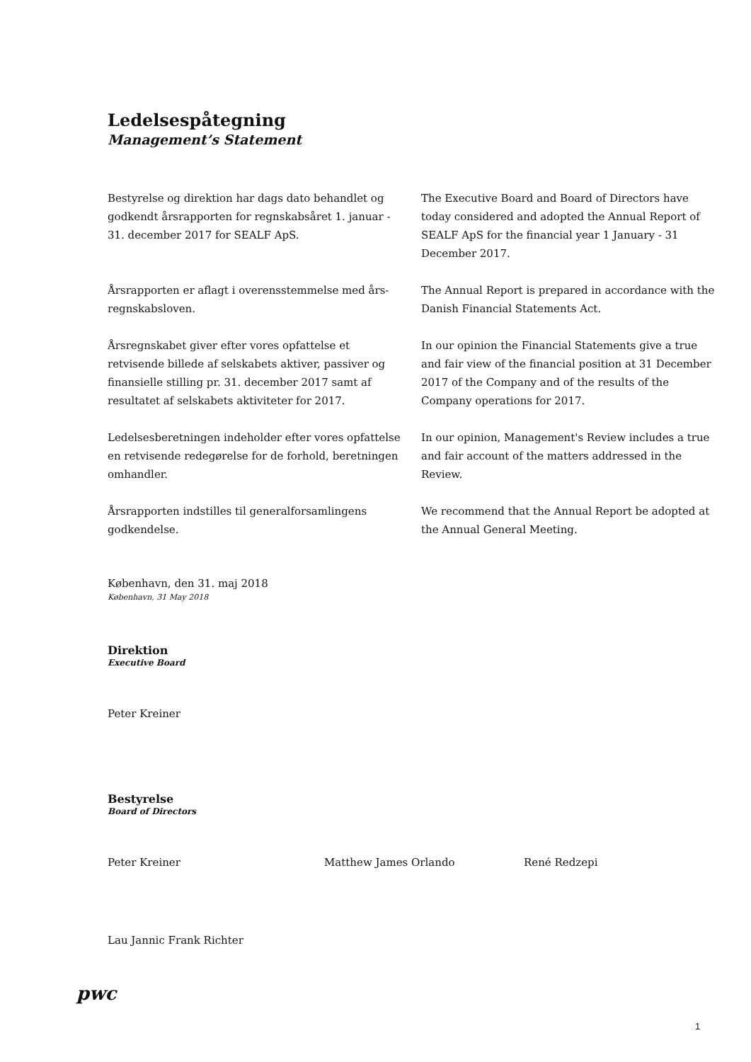Ledelsespåtegning
Management’s Statement
Bestyrelse og direktion har dags dato behandlet og godkendt årsrapporten for regnskabsåret 1. januar - 31. december 2017 for SEALF ApS.
The Executive Board and Board of Directors have today considered and adopted the Annual Report of SEALF ApS for the financial year 1 January - 31 December 2017.
Årsrapporten er aflagt i overensstemmelse med års-regnskabsloven.
The Annual Report is prepared in accordance with the Danish Financial Statements Act.
Årsregnskabet giver efter vores opfattelse et retvisende billede af selskabets aktiver, passiver og finansielle stilling pr. 31. december 2017 samt af resultatet af selskabets aktiviteter for 2017.
In our opinion the Financial Statements give a true and fair view of the financial position at 31 December 2017 of the Company and of the results of the Company operations for 2017.
Ledelsesberetningen indeholder efter vores opfattelse en retvisende redegørelse for de forhold, beretningen omhandler.
In our opinion, Management's Review includes a true and fair account of the matters addressed in the Review.
Årsrapporten indstilles til generalforsamlingens godkendelse.
We recommend that the Annual Report be adopted at the Annual General Meeting.
København, den 31. maj 2018
København, 31 May 2018
Direktion
Executive Board
Peter Kreiner
Bestyrelse
Board of Directors
Peter Kreiner Matthew James Orlando René Redzepi
Lau Jannic Frank Richter
pwc
1